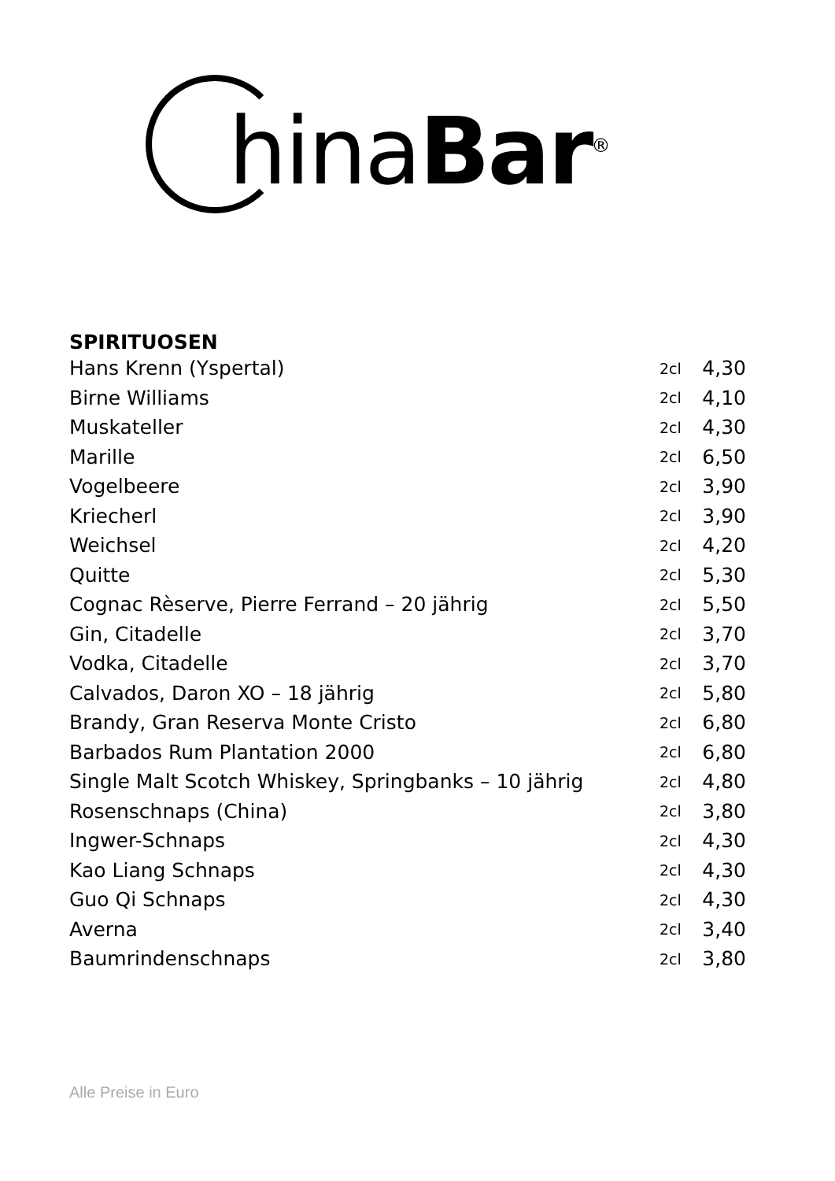hinaBar<sup>®</sup>
SPIRITUOSEN
| Hans Krenn (Yspertal) | 2cl | 4,30 |
| Birne Williams | 2cl | 4,10 |
| Muskateller | 2cl | 4,30 |
| Marille | 2cl | 6,50 |
| Vogelbeere | 2cl | 3,90 |
| Kriecherl | 2cl | 3,90 |
| Weichsel | 2cl | 4,20 |
| Quitte | 2cl | 5,30 |
| Cognac Rèserve, Pierre Ferrand – 20 jährig | 2cl | 5,50 |
| Gin, Citadelle | 2cl | 3,70 |
| Vodka, Citadelle | 2cl | 3,70 |
| Calvados, Daron XO – 18 jährig | 2cl | 5,80 |
| Brandy, Gran Reserva Monte Cristo | 2cl | 6,80 |
| Barbados Rum Plantation 2000 | 2cl | 6,80 |
| Single Malt Scotch Whiskey, Springbanks – 10 jährig | 2cl | 4,80 |
| Rosenschnaps (China) | 2cl | 3,80 |
| Ingwer-Schnaps | 2cl | 4,30 |
| Kao Liang Schnaps | 2cl | 4,30 |
| Guo Qi Schnaps | 2cl | 4,30 |
| Averna | 2cl | 3,40 |
| Baumrindenschnaps | 2cl | 3,80 |
Alle Preise in Euro